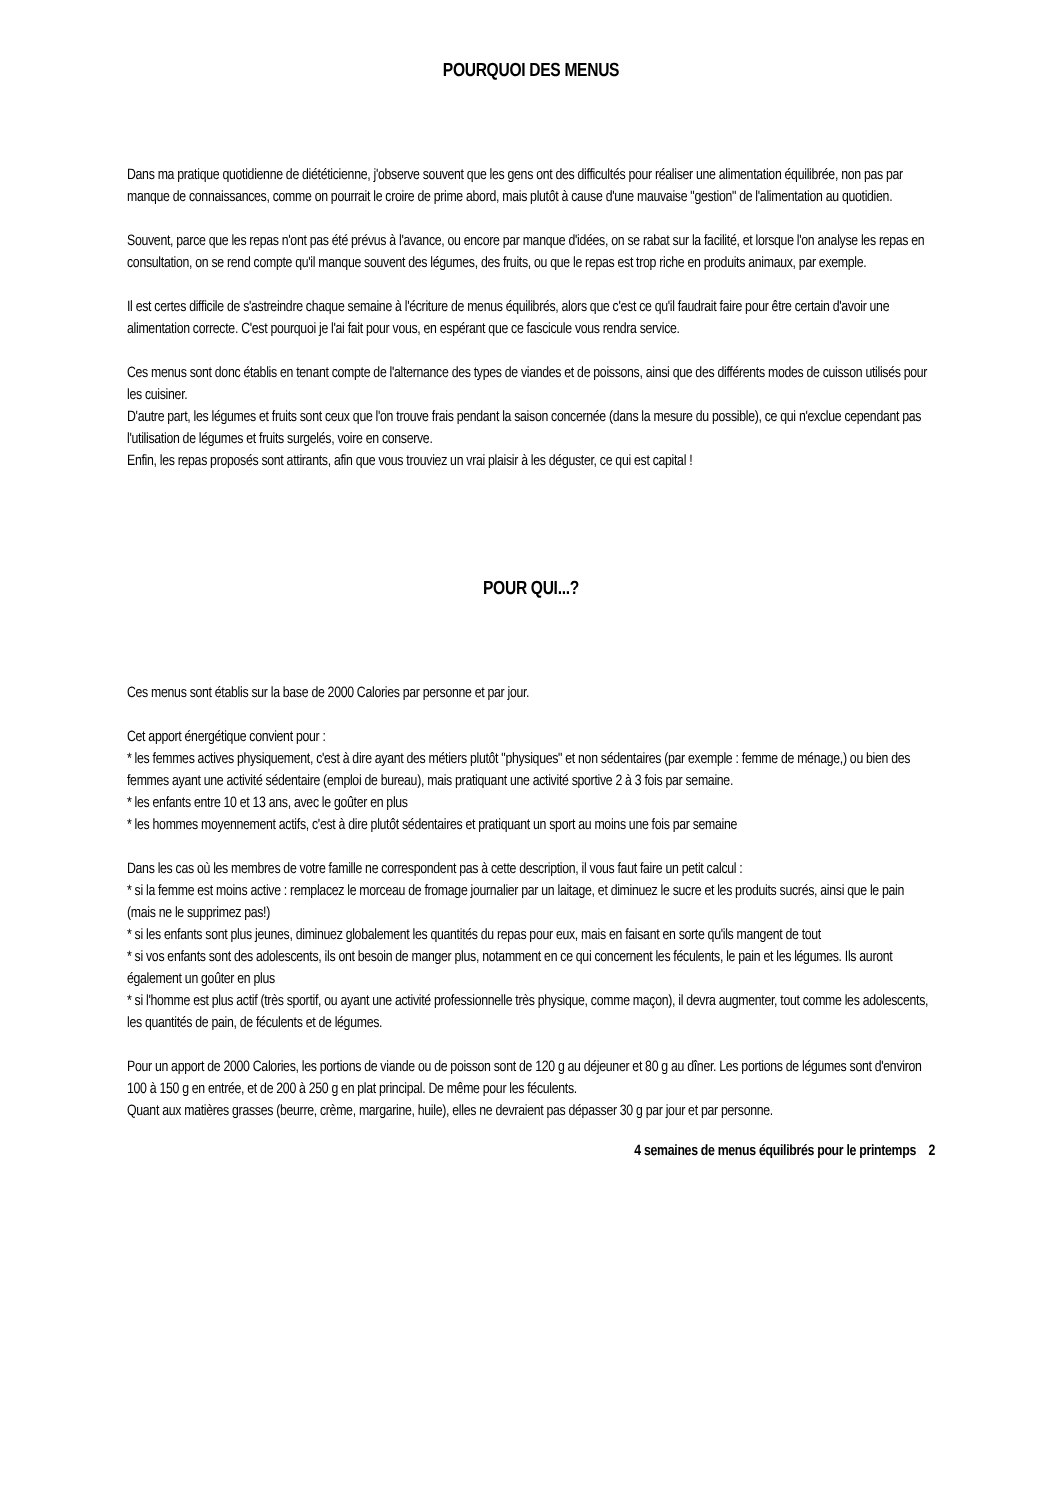POURQUOI DES MENUS
Dans ma pratique quotidienne de diététicienne, j'observe souvent que les gens ont des difficultés pour réaliser une alimentation équilibrée, non pas par manque de connaissances, comme on pourrait le croire de prime abord, mais plutôt à cause d'une mauvaise "gestion" de l'alimentation au quotidien.
Souvent, parce que les repas n'ont pas été prévus à l'avance, ou encore par manque d'idées, on se rabat sur la facilité, et lorsque l'on analyse les repas en consultation, on se rend compte qu'il manque souvent des légumes, des fruits, ou que le repas est trop riche en produits animaux, par exemple.
Il est certes difficile de s'astreindre chaque semaine à l'écriture de menus équilibrés, alors que c'est ce qu'il faudrait faire pour être certain d'avoir une alimentation correcte. C'est pourquoi je l'ai fait pour vous, en espérant que ce fascicule vous rendra service.
Ces menus sont donc établis en tenant compte de l'alternance des types de viandes et de poissons, ainsi que des différents modes de cuisson utilisés pour les cuisiner.
D'autre part, les légumes et fruits sont ceux que l'on trouve frais pendant la saison concernée (dans la mesure du possible), ce qui n'exclue cependant pas l'utilisation de légumes et fruits surgelés, voire en conserve.
Enfin, les repas proposés sont attirants, afin que vous trouviez un vrai plaisir à les déguster, ce qui est capital !
POUR QUI...?
Ces menus sont établis sur la base de 2000 Calories par personne et par jour.
Cet apport énergétique convient pour :
* les femmes actives physiquement, c'est à dire ayant des métiers plutôt "physiques" et non sédentaires (par exemple : femme de ménage,) ou bien des femmes ayant une activité sédentaire (emploi de bureau), mais pratiquant une activité sportive 2 à 3 fois par semaine.
* les enfants entre 10 et 13 ans, avec le goûter en plus
* les hommes moyennement actifs, c'est à dire plutôt sédentaires et pratiquant un sport au moins une fois par semaine
Dans les cas où les membres de votre famille ne correspondent pas à cette description, il vous faut faire un petit calcul :
* si la femme est moins active : remplacez le morceau de fromage journalier par un laitage, et diminuez le sucre et les produits sucrés, ainsi que le pain (mais ne le supprimez pas!)
* si les enfants sont plus jeunes, diminuez globalement les quantités du repas pour eux, mais en faisant en sorte qu'ils mangent de tout
* si vos enfants sont des adolescents, ils ont besoin de manger plus, notamment en ce qui concernent les féculents, le pain et les légumes. Ils auront également un goûter en plus
* si l'homme est plus actif (très sportif, ou ayant une activité professionnelle très physique, comme maçon), il devra augmenter, tout comme les adolescents, les quantités de pain, de féculents et de légumes.
Pour un apport de 2000 Calories, les portions de viande ou de poisson sont de 120 g au déjeuner et 80 g au dîner. Les portions de légumes sont d'environ 100 à 150 g en entrée, et de 200 à 250 g en plat principal. De même pour les féculents.
Quant aux matières grasses (beurre, crème, margarine, huile), elles ne devraient pas dépasser 30 g par jour et par personne.
4 semaines de menus équilibrés pour le printemps 2